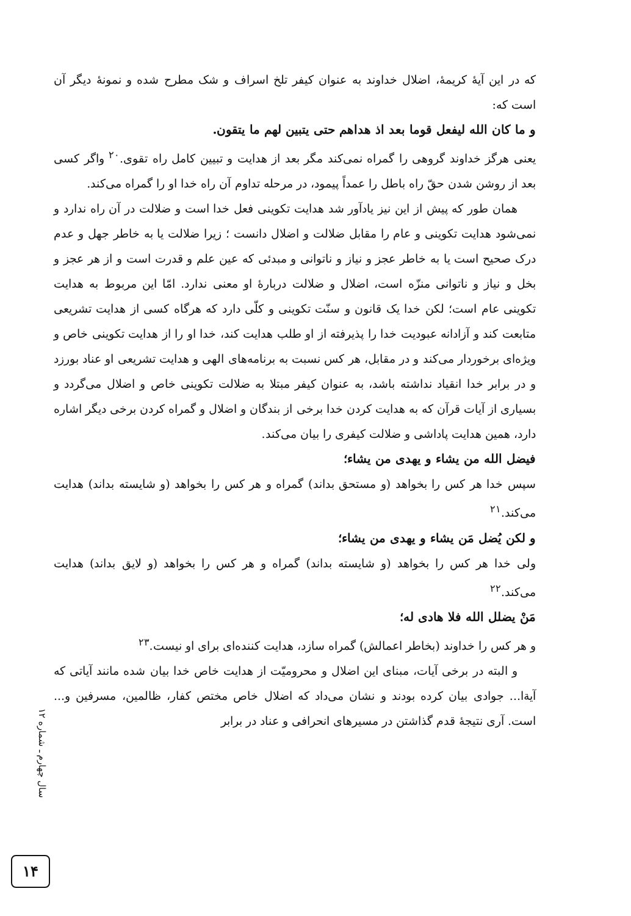که در این آیهٔ کریمهٔ، اضلال خداوند به عنوان کیفر تلخ اسراف و شک مطرح شده و نمونهٔ دیگر آن است که:
و ما کان الله لیفعل قوما بعد اذ هداهم حتی یتبین لهم ما یتقون.
یعنی هرگز خداوند گروهی را گمراه نمی‌کند مگر بعد از هدایت و تبیین کامل راه تقوی.<sup>۲۰</sup> واگر کسی بعد از روشن شدن حقّ راه باطل را عمداً پیمود، در مرحله تداوم آن راه خدا او را گمراه می‌کند.
همان طور که پیش از این نیز یادآور شد هدایت تکوینی فعل خدا است و ضلالت در آن راه ندارد و نمی‌شود هدایت تکوینی و عام را مقابل ضلالت و اضلال دانست ؛ زیرا ضلالت یا به خاطر جهل و عدم درک صحیح است یا به خاطر عجز و نیاز و ناتوانی و مبدئی که عین علم و قدرت است و از هر عجز و بخل و نیاز و ناتوانی منزّه است، اضلال و ضلالت دربارهٔ او معنی ندارد. امّا این مربوط به هدایت تکوینی عام است؛ لکن خدا یک قانون و سنّت تکوینی و کلّی دارد که هرگاه کسی از هدایت تشریعی متابعت کند و آزادانه عبودیت خدا را پذیرفته از او طلب هدایت کند، خدا او را از هدایت تکوینی خاص و ویژه‌ای برخوردار می‌کند و در مقابل، هر کس نسبت به برنامه‌های الهی و هدایت تشریعی او عناد بورزد و در برابر خدا انقیاد نداشته باشد، به عنوان کیفر مبتلا به ضلالت تکوینی خاص و اضلال می‌گردد و بسیاری از آیات قرآن که به هدایت کردن خدا برخی از بندگان و اضلال و گمراه کردن برخی دیگر اشاره دارد، همین هدایت پاداشی و ضلالت کیفری را بیان می‌کند.
فیضل الله من یشاء و یهدی من یشاء؛
سپس خدا هر کس را بخواهد (و مستحق بداند) گمراه و هر کس را بخواهد (و شایسته بداند) هدایت می‌کند.<sup>۲۱</sup>
و لکن یُضل مَن یشاء و یهدی من یشاء؛
ولی خدا هر کس را بخواهد (و شایسته بداند) گمراه و هر کس را بخواهد (و لایق بداند) هدایت می‌کند.<sup>۲۲</sup>
مَنْ یضلل الله فلا هادی له؛
و هر کس را خداوند (بخاطر اعمالش) گمراه سازد، هدایت کننده‌ای برای او نیست.<sup>۲۳</sup>
و البته در برخی آیات، مبنای این اضلال و محرومیّت از هدایت خاص خدا بیان شده مانند آیاتی که آیةا... جوادی بیان کرده بودند و نشان می‌داد که اضلال خاص مختص کفار، ظالمین، مسرفین و... است. آری نتیجهٔ قدم گذاشتن در مسیرهای انحرافی و عناد در برابر
سال چهارم ـ شماره ۱۲
۱۴